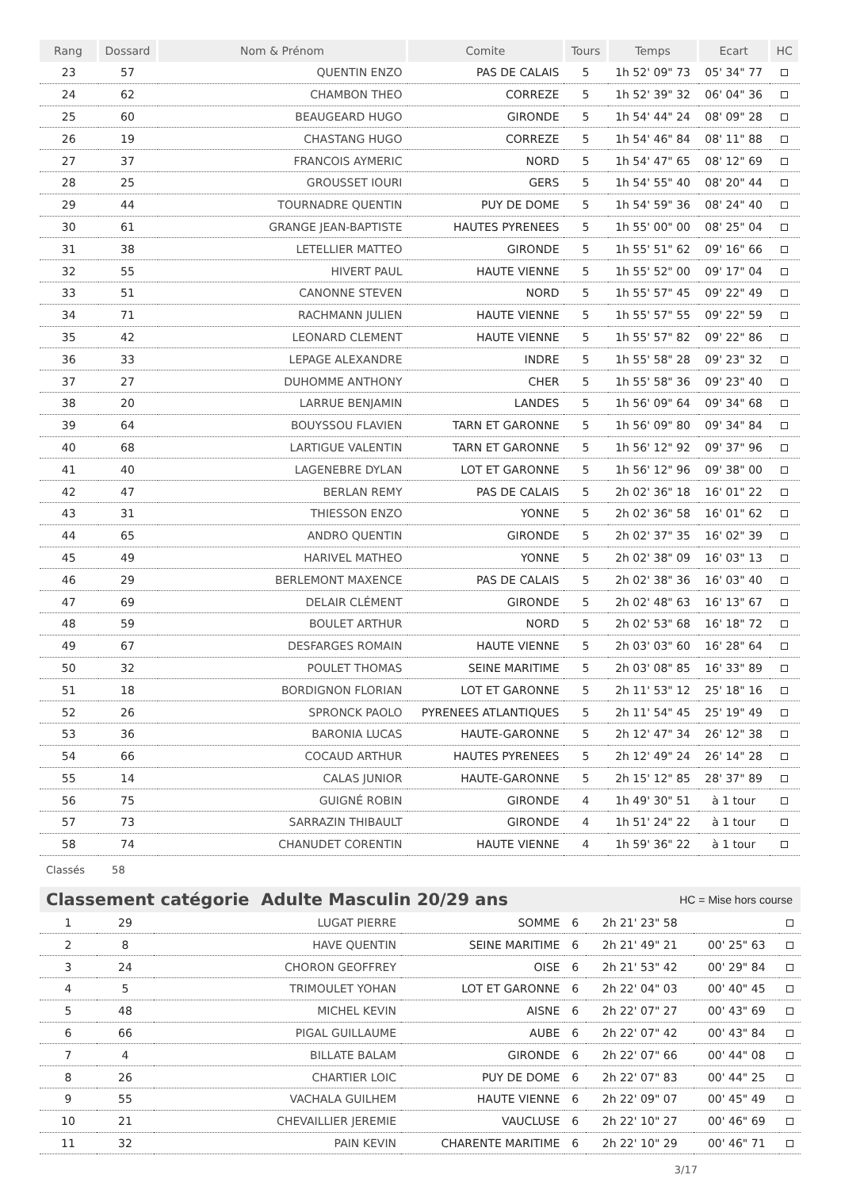| Rang | Dossard | Nom & Prénom | Comite | Tours | Temps | Ecart | HC |
| --- | --- | --- | --- | --- | --- | --- | --- |
| 23 | 57 | QUENTIN ENZO | PAS DE CALAIS | 5 | 1h 52' 09" 73 | 05' 34" 77 | |
| 24 | 62 | CHAMBON THEO | CORREZE | 5 | 1h 52' 39" 32 | 06' 04" 36 | |
| 25 | 60 | BEAUGEARD HUGO | GIRONDE | 5 | 1h 54' 44" 24 | 08' 09" 28 | |
| 26 | 19 | CHASTANG HUGO | CORREZE | 5 | 1h 54' 46" 84 | 08' 11" 88 | |
| 27 | 37 | FRANCOIS AYMERIC | NORD | 5 | 1h 54' 47" 65 | 08' 12" 69 | |
| 28 | 25 | GROUSSET IOURI | GERS | 5 | 1h 54' 55" 40 | 08' 20" 44 | |
| 29 | 44 | TOURNADRE QUENTIN | PUY DE DOME | 5 | 1h 54' 59" 36 | 08' 24" 40 | |
| 30 | 61 | GRANGE JEAN-BAPTISTE | HAUTES PYRENEES | 5 | 1h 55' 00" 00 | 08' 25" 04 | |
| 31 | 38 | LETELLIER MATTEO | GIRONDE | 5 | 1h 55' 51" 62 | 09' 16" 66 | |
| 32 | 55 | HIVERT PAUL | HAUTE VIENNE | 5 | 1h 55' 52" 00 | 09' 17" 04 | |
| 33 | 51 | CANONNE STEVEN | NORD | 5 | 1h 55' 57" 45 | 09' 22" 49 | |
| 34 | 71 | RACHMANN JULIEN | HAUTE VIENNE | 5 | 1h 55' 57" 55 | 09' 22" 59 | |
| 35 | 42 | LEONARD CLEMENT | HAUTE VIENNE | 5 | 1h 55' 57" 82 | 09' 22" 86 | |
| 36 | 33 | LEPAGE ALEXANDRE | INDRE | 5 | 1h 55' 58" 28 | 09' 23" 32 | |
| 37 | 27 | DUHOMME ANTHONY | CHER | 5 | 1h 55' 58" 36 | 09' 23" 40 | |
| 38 | 20 | LARRUE BENJAMIN | LANDES | 5 | 1h 56' 09" 64 | 09' 34" 68 | |
| 39 | 64 | BOUYSSOU FLAVIEN | TARN ET GARONNE | 5 | 1h 56' 09" 80 | 09' 34" 84 | |
| 40 | 68 | LARTIGUE VALENTIN | TARN ET GARONNE | 5 | 1h 56' 12" 92 | 09' 37" 96 | |
| 41 | 40 | LAGENEBRE DYLAN | LOT ET GARONNE | 5 | 1h 56' 12" 96 | 09' 38" 00 | |
| 42 | 47 | BERLAN REMY | PAS DE CALAIS | 5 | 2h 02' 36" 18 | 16' 01" 22 | |
| 43 | 31 | THIESSON ENZO | YONNE | 5 | 2h 02' 36" 58 | 16' 01" 62 | |
| 44 | 65 | ANDRO QUENTIN | GIRONDE | 5 | 2h 02' 37" 35 | 16' 02" 39 | |
| 45 | 49 | HARIVEL MATHEO | YONNE | 5 | 2h 02' 38" 09 | 16' 03" 13 | |
| 46 | 29 | BERLEMONT MAXENCE | PAS DE CALAIS | 5 | 2h 02' 38" 36 | 16' 03" 40 | |
| 47 | 69 | DELAIR CLÉMENT | GIRONDE | 5 | 2h 02' 48" 63 | 16' 13" 67 | |
| 48 | 59 | BOULET ARTHUR | NORD | 5 | 2h 02' 53" 68 | 16' 18" 72 | |
| 49 | 67 | DESFARGES ROMAIN | HAUTE VIENNE | 5 | 2h 03' 03" 60 | 16' 28" 64 | |
| 50 | 32 | POULET THOMAS | SEINE MARITIME | 5 | 2h 03' 08" 85 | 16' 33" 89 | |
| 51 | 18 | BORDIGNON FLORIAN | LOT ET GARONNE | 5 | 2h 11' 53" 12 | 25' 18" 16 | |
| 52 | 26 | SPRONCK PAOLO | PYRENEES ATLANTIQUES | 5 | 2h 11' 54" 45 | 25' 19" 49 | |
| 53 | 36 | BARONIA LUCAS | HAUTE-GARONNE | 5 | 2h 12' 47" 34 | 26' 12" 38 | |
| 54 | 66 | COCAUD ARTHUR | HAUTES PYRENEES | 5 | 2h 12' 49" 24 | 26' 14" 28 | |
| 55 | 14 | CALAS JUNIOR | HAUTE-GARONNE | 5 | 2h 15' 12" 85 | 28' 37" 89 | |
| 56 | 75 | GUIGNÉ ROBIN | GIRONDE | 4 | 1h 49' 30" 51 | à 1 tour | |
| 57 | 73 | SARRAZIN THIBAULT | GIRONDE | 4 | 1h 51' 24" 22 | à 1 tour | |
| 58 | 74 | CHANUDET CORENTIN | HAUTE VIENNE | 4 | 1h 59' 36" 22 | à 1 tour | |
Classés 58
Classement catégorie Adulte Masculin 20/29 ans HC = Mise hors course
| 1 | 29 | LUGAT PIERRE | SOMME | 6 | 2h 21' 23" 58 | | |
| 2 | 8 | HAVE QUENTIN | SEINE MARITIME | 6 | 2h 21' 49" 21 | 00' 25" 63 | |
| 3 | 24 | CHORON GEOFFREY | OISE | 6 | 2h 21' 53" 42 | 00' 29" 84 | |
| 4 | 5 | TRIMOULET YOHAN | LOT ET GARONNE | 6 | 2h 22' 04" 03 | 00' 40" 45 | |
| 5 | 48 | MICHEL KEVIN | AISNE | 6 | 2h 22' 07" 27 | 00' 43" 69 | |
| 6 | 66 | PIGAL GUILLAUME | AUBE | 6 | 2h 22' 07" 42 | 00' 43" 84 | |
| 7 | 4 | BILLATE BALAM | GIRONDE | 6 | 2h 22' 07" 66 | 00' 44" 08 | |
| 8 | 26 | CHARTIER LOIC | PUY DE DOME | 6 | 2h 22' 07" 83 | 00' 44" 25 | |
| 9 | 55 | VACHALA GUILHEM | HAUTE VIENNE | 6 | 2h 22' 09" 07 | 00' 45" 49 | |
| 10 | 21 | CHEVAILLIER JEREMIE | VAUCLUSE | 6 | 2h 22' 10" 27 | 00' 46" 69 | |
| 11 | 32 | PAIN KEVIN | CHARENTE MARITIME | 6 | 2h 22' 10" 29 | 00' 46" 71 | |
3/17